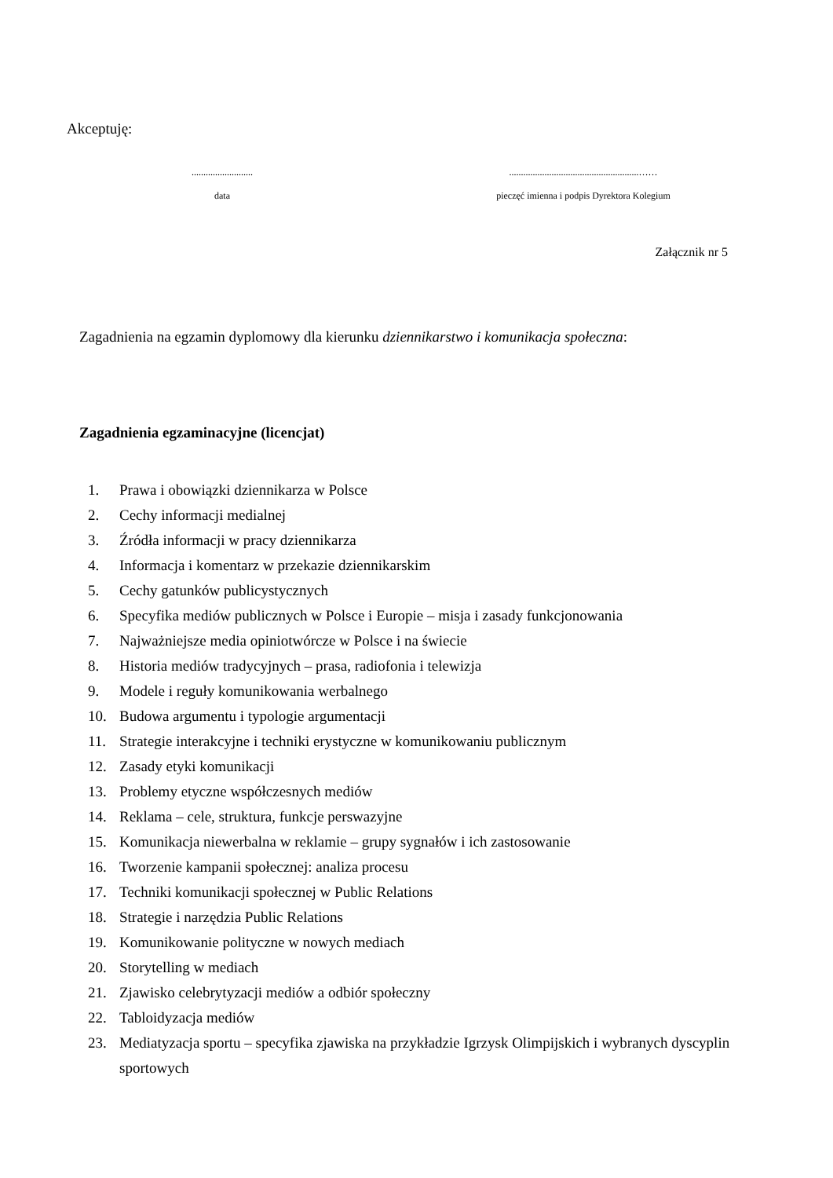Akceptuję:
..........................
data
.......................................................……
pieczęć imienna i podpis Dyrektora Kolegium
Załącznik nr 5
Zagadnienia na egzamin dyplomowy dla kierunku dziennikarstwo i komunikacja społeczna:
Zagadnienia egzaminacyjne (licencjat)
1. Prawa i obowiązki dziennikarza w Polsce
2. Cechy informacji medialnej
3. Źródła informacji w pracy dziennikarza
4. Informacja i komentarz w przekazie dziennikarskim
5. Cechy gatunków publicystycznych
6. Specyfika mediów publicznych w Polsce i Europie – misja i zasady funkcjonowania
7. Najważniejsze media opiniotwórcze w Polsce i na świecie
8. Historia mediów tradycyjnych – prasa, radiofonia i telewizja
9. Modele i reguły komunikowania werbalnego
10. Budowa argumentu i typologie argumentacji
11. Strategie interakcyjne i techniki erystyczne w komunikowaniu publicznym
12. Zasady etyki komunikacji
13. Problemy etyczne współczesnych mediów
14. Reklama – cele, struktura, funkcje perswazyjne
15. Komunikacja niewerbalna w reklamie – grupy sygnałów i ich zastosowanie
16. Tworzenie kampanii społecznej: analiza procesu
17. Techniki komunikacji społecznej w Public Relations
18. Strategie i narzędzia Public Relations
19. Komunikowanie polityczne w nowych mediach
20. Storytelling w mediach
21. Zjawisko celebrytyzacji mediów a odbiór społeczny
22. Tabloidyzacja mediów
23. Mediatyzacja sportu – specyfika zjawiska na przykładzie Igrzysk Olimpijskich i wybranych dyscyplin sportowych